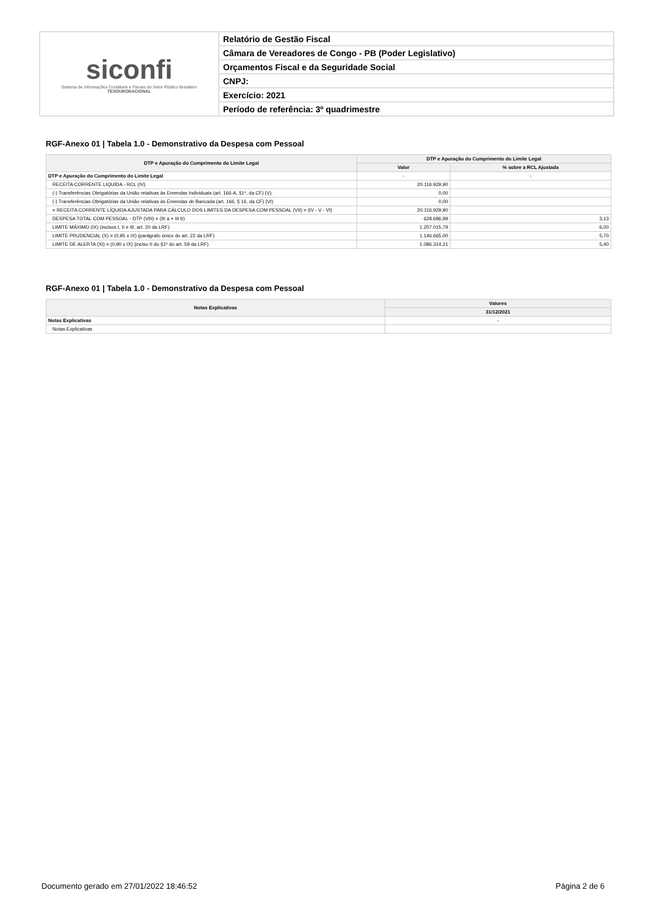siconfi
Sistema de Informações Contábeis e Fiscais do Setor Público Brasileiro
TESOURONACIONAL
Relatório de Gestão Fiscal
Câmara de Vereadores de Congo - PB (Poder Legislativo)
Orçamentos Fiscal e da Seguridade Social
CNPJ:
Exercício: 2021
Período de referência: 3º quadrimestre
RGF-Anexo 01 | Tabela 1.0 - Demonstrativo da Despesa com Pessoal
| DTP e Apuração do Cumprimento do Limite Legal | DTP e Apuração do Cumprimento do Limite Legal | |
| --- | --- | --- |
| | Valor | % sobre a RCL Ajustada |
| DTP e Apuração do Cumprimento do Limite Legal | - | - |
| RECEITA CORRENTE LIQUIDA - RCL (IV) | 20.116.929,90 | |
| (-) Transferências Obrigatórias da União relativas às Emendas Individuais (art. 166-A, §1º, da CF) (V) | 0,00 | |
| (-) Transferências Obrigatórias da União relativas às Emendas de Bancada (art. 166, § 16, da CF) (VI) | 0,00 | |
| = RECEITA CORRENTE LÍQUIDA AJUSTADA PARA CÁLCULO DOS LIMITES DA DESPESA COM PESSOAL (VII) = (IV - V - VI) | 20.116.929,90 | |
| DESPESA TOTAL COM PESSOAL - DTP (VIII) = (III a + III b) | 628.686,99 | 3,13 |
| LIMITE MÁXIMO (IX) (incisos I, II e III, art. 20 da LRF) | 1.207.015,79 | 6,00 |
| LIMITE PRUDENCIAL (X) = (0,95 x IX) (parágrafo único do art. 22 da LRF) | 1.146.665,00 | 5,70 |
| LIMITE DE ALERTA (XI) = (0,90 x IX) (inciso II do §1º do art. 59 da LRF) | 1.086.314,21 | 5,40 |
RGF-Anexo 01 | Tabela 1.0 - Demonstrativo da Despesa com Pessoal
| Notas Explicativas | Valores |
| --- | --- |
| | 31/12/2021 |
| Notas Explicativas | - |
| Notas Explicativas | |
Documento gerado em 27/01/2022 18:46:52 Página 2 de 6